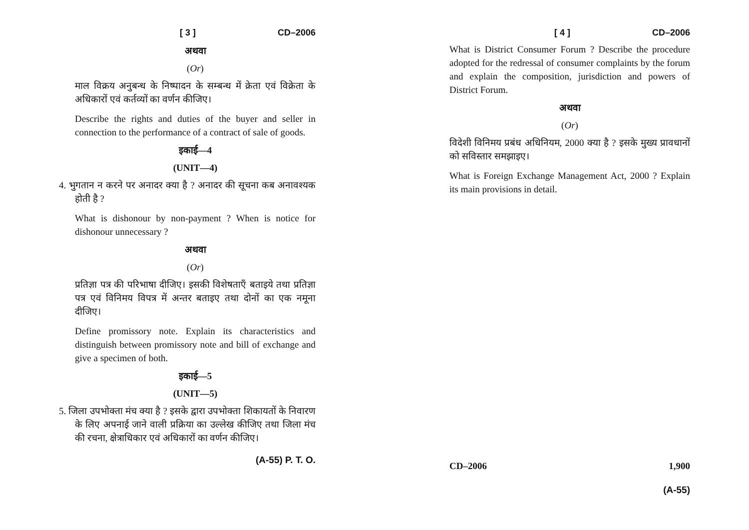[ 3 ] CD–2006
अथवा
(Or)
माल विक्रय अनुबन्ध के निष्पादन के सम्बन्ध में क्रेता एवं विक्रेता के अधिकारों एवं कर्तव्यों का वर्णन कीजिए।
Describe the rights and duties of the buyer and seller in connection to the performance of a contract of sale of goods.
इकाई—4
(UNIT—4)
4. भुगतान न करने पर अनादर क्या है ? अनादर की सूचना कब अनावश्यक होती है ?
What is dishonour by non-payment ? When is notice for dishonour unnecessary ?
अथवा
(Or)
प्रतिज्ञा पत्र की परिभाषा दीजिए। इसकी विशेषताएँ बताइये तथा प्रतिज्ञा पत्र एवं विनिमय विपत्र में अन्तर बताइए तथा दोनों का एक नमूना दीजिए।
Define promissory note. Explain its characteristics and distinguish between promissory note and bill of exchange and give a specimen of both.
इकाई—5
(UNIT—5)
5. जिला उपभोक्ता मंच क्या है ? इसके द्वारा उपभोक्ता शिकायतों के निवारण के लिए अपनाई जाने वाली प्रक्रिया का उल्लेख कीजिए तथा जिला मंच की रचना, क्षेत्राधिकार एवं अधिकारों का वर्णन कीजिए।
(A-55) P. T. O.
[ 4 ] CD–2006
What is District Consumer Forum ? Describe the procedure adopted for the redressal of consumer complaints by the forum and explain the composition, jurisdiction and powers of District Forum.
अथवा
(Or)
विदेशी विनिमय प्रबंध अधिनियम, 2000 क्या है ? इसके मुख्य प्रावधानों को सविस्तार समझाइए।
What is Foreign Exchange Management Act, 2000 ? Explain its main provisions in detail.
CD–2006 1,900
(A-55)